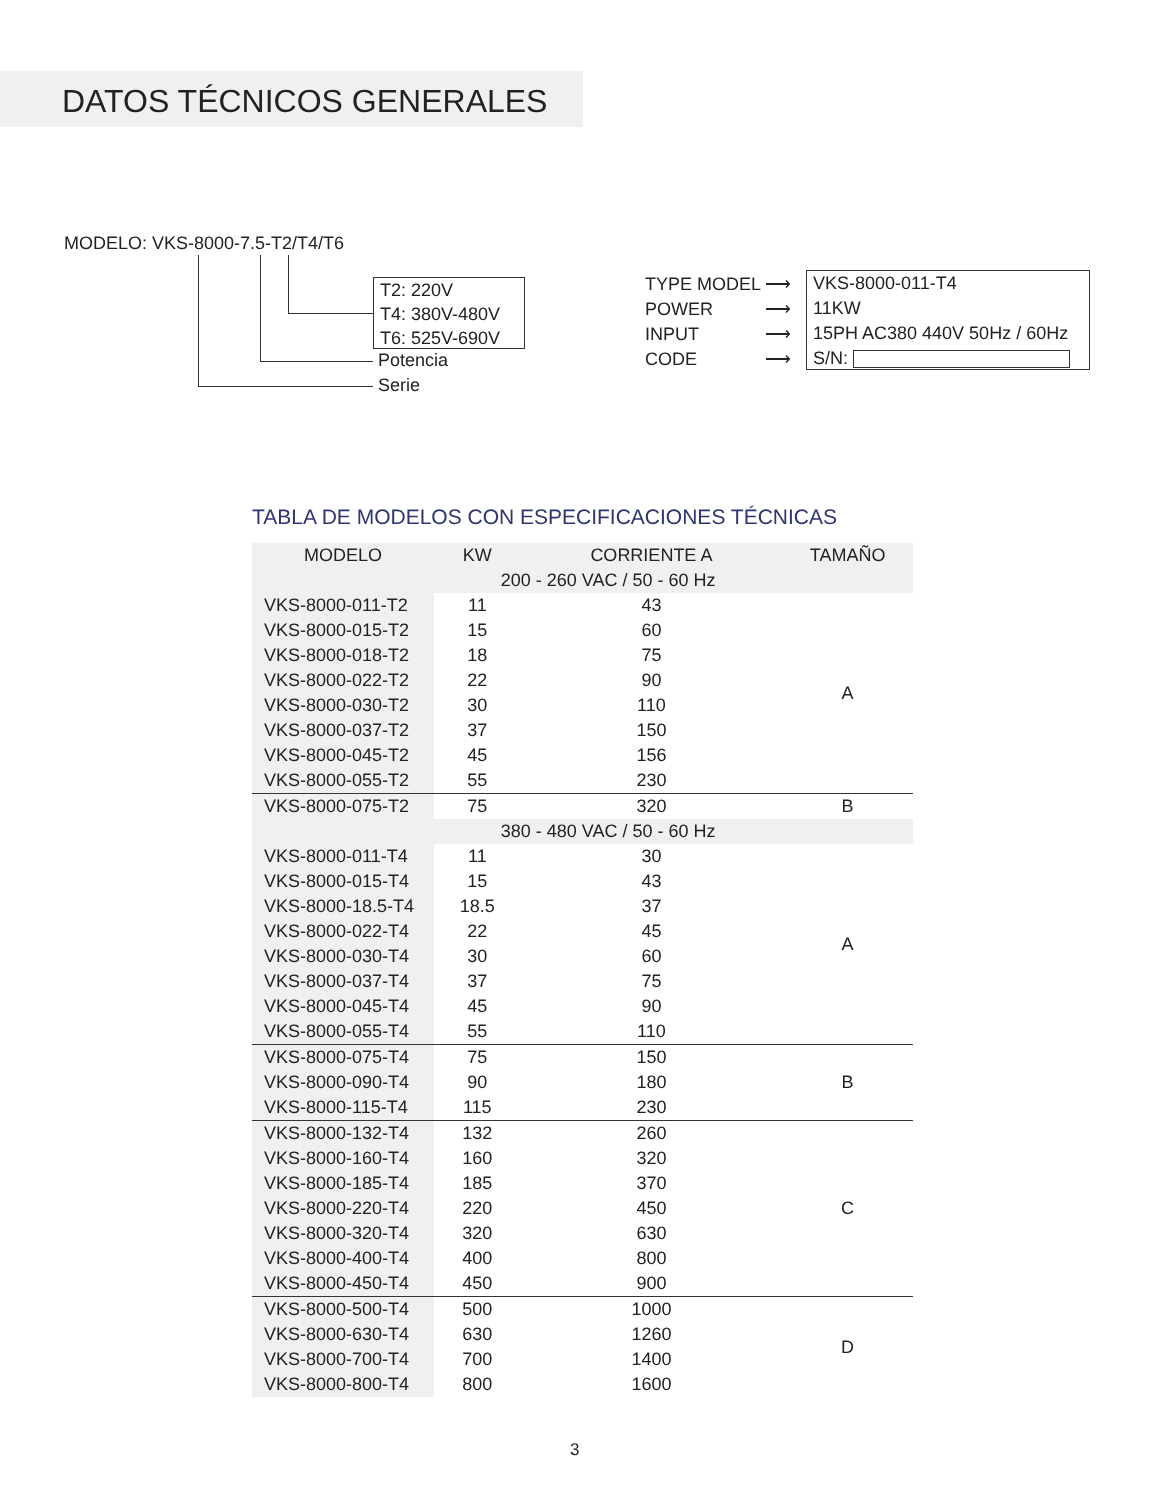DATOS TÉCNICOS GENERALES
MODELO: VKS-8000-7.5-T2/T4/T6
T2: 220V
T4: 380V-480V
T6: 525V-690V
Potencia
Serie
TYPE MODEL
POWER
INPUT
CODE
⟶
⟶
⟶
⟶
VKS-8000-011-T4
11KW
15PH AC380 440V 50Hz / 60Hz
S/N:
TABLA DE MODELOS CON ESPECIFICACIONES TÉCNICAS
| MODELO | KW | CORRIENTE A | TAMAÑO |
| --- | --- | --- | --- |
| | 200 - 260 VAC / 50 - 60 Hz | | |
| VKS-8000-011-T2 | 11 | 43 | A |
| VKS-8000-015-T2 | 15 | 60 | |
| VKS-8000-018-T2 | 18 | 75 | |
| VKS-8000-022-T2 | 22 | 90 | |
| VKS-8000-030-T2 | 30 | 110 | |
| VKS-8000-037-T2 | 37 | 150 | |
| VKS-8000-045-T2 | 45 | 156 | |
| VKS-8000-055-T2 | 55 | 230 | |
| VKS-8000-075-T2 | 75 | 320 | B |
| | 380 - 480 VAC / 50 - 60 Hz | | |
| VKS-8000-011-T4 | 11 | 30 | A |
| VKS-8000-015-T4 | 15 | 43 | |
| VKS-8000-18.5-T4 | 18.5 | 37 | |
| VKS-8000-022-T4 | 22 | 45 | |
| VKS-8000-030-T4 | 30 | 60 | |
| VKS-8000-037-T4 | 37 | 75 | |
| VKS-8000-045-T4 | 45 | 90 | |
| VKS-8000-055-T4 | 55 | 110 | |
| VKS-8000-075-T4 | 75 | 150 | B |
| VKS-8000-090-T4 | 90 | 180 | |
| VKS-8000-115-T4 | 115 | 230 | |
| VKS-8000-132-T4 | 132 | 260 | C |
| VKS-8000-160-T4 | 160 | 320 | |
| VKS-8000-185-T4 | 185 | 370 | |
| VKS-8000-220-T4 | 220 | 450 | |
| VKS-8000-320-T4 | 320 | 630 | |
| VKS-8000-400-T4 | 400 | 800 | |
| VKS-8000-450-T4 | 450 | 900 | |
| VKS-8000-500-T4 | 500 | 1000 | D |
| VKS-8000-630-T4 | 630 | 1260 | |
| VKS-8000-700-T4 | 700 | 1400 | |
| VKS-8000-800-T4 | 800 | 1600 | |
3